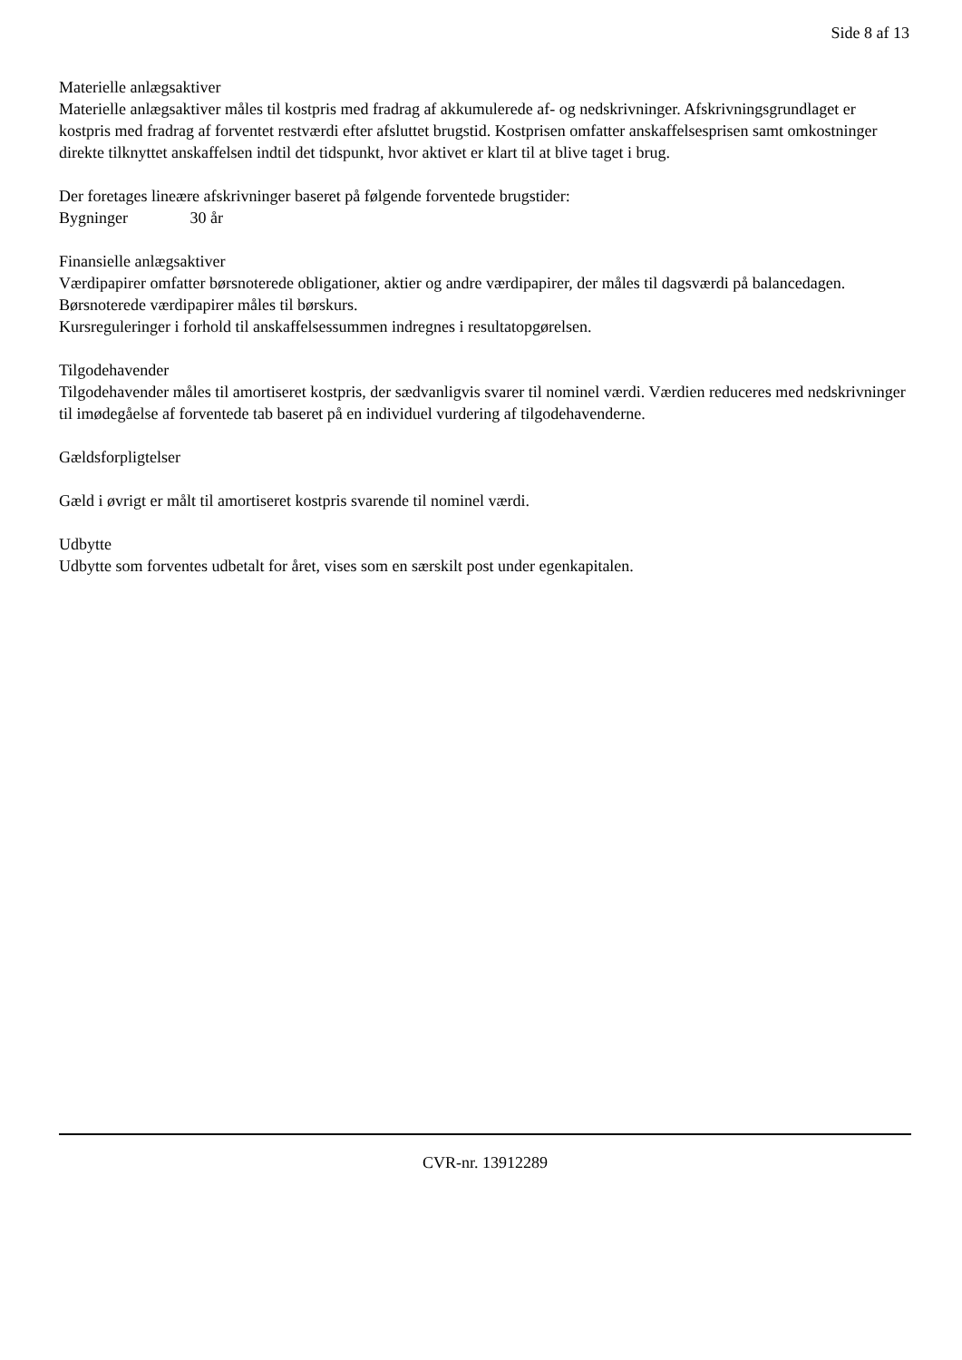Side 8 af 13
Materielle anlægsaktiver
Materielle anlægsaktiver måles til kostpris med fradrag af akkumulerede af- og nedskrivninger. Afskrivningsgrundlaget er kostpris med fradrag af forventet restværdi efter afsluttet brugstid. Kostprisen omfatter anskaffelsesprisen samt omkostninger direkte tilknyttet anskaffelsen indtil det tidspunkt, hvor aktivet er klart til at blive taget i brug.
Der foretages lineære afskrivninger baseret på følgende forventede brugstider:
Bygninger 30 år
Finansielle anlægsaktiver
Værdipapirer omfatter børsnoterede obligationer, aktier og andre værdipapirer, der måles til dagsværdi på balancedagen. Børsnoterede værdipapirer måles til børskurs.
Kursreguleringer i forhold til anskaffelsessummen indregnes i resultatopgørelsen.
Tilgodehavender
Tilgodehavender måles til amortiseret kostpris, der sædvanligvis svarer til nominel værdi. Værdien reduceres med nedskrivninger til imødegåelse af forventede tab baseret på en individuel vurdering af tilgodehavenderne.
Gældsforpligtelser
Gæld i øvrigt er målt til amortiseret kostpris svarende til nominel værdi.
Udbytte
Udbytte som forventes udbetalt for året, vises som en særskilt post under egenkapitalen.
CVR-nr. 13912289